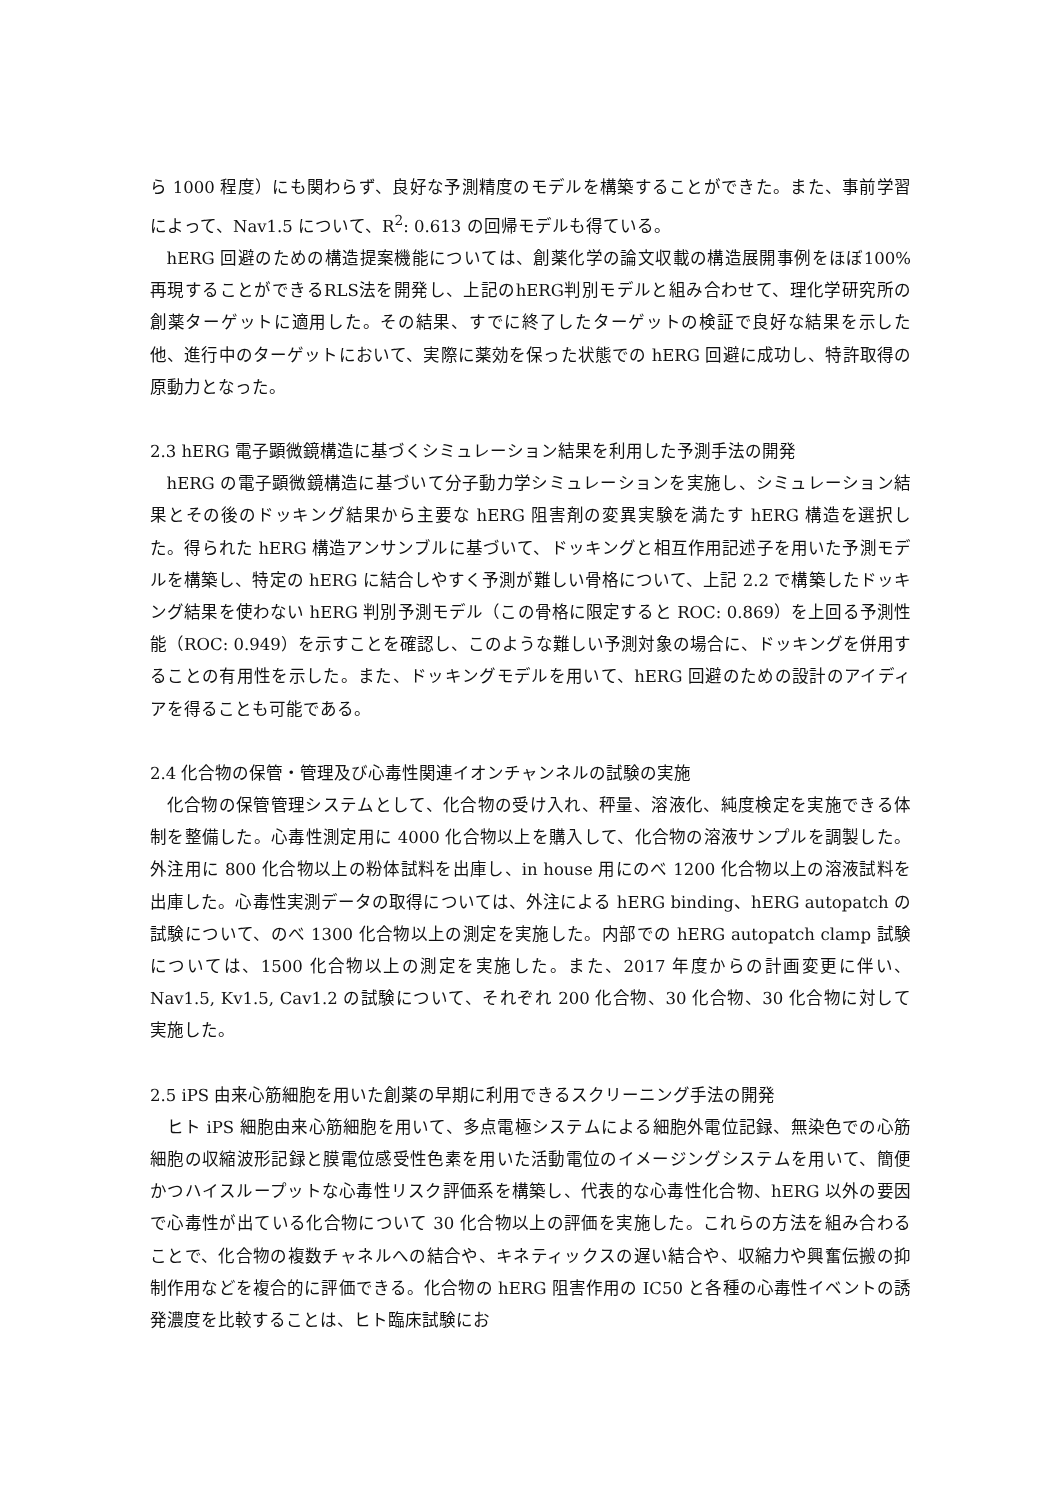ら 1000 程度）にも関わらず、良好な予測精度のモデルを構築することができた。また、事前学習によって、Nav1.5 について、R<sup>2</sup>: 0.613 の回帰モデルも得ている。
hERG 回避のための構造提案機能については、創薬化学の論文収載の構造展開事例をほぼ100%再現することができるRLS法を開発し、上記のhERG判別モデルと組み合わせて、理化学研究所の創薬ターゲットに適用した。その結果、すでに終了したターゲットの検証で良好な結果を示した他、進行中のターゲットにおいて、実際に薬効を保った状態での hERG 回避に成功し、特許取得の原動力となった。
2.3 hERG 電子顕微鏡構造に基づくシミュレーション結果を利用した予測手法の開発
hERG の電子顕微鏡構造に基づいて分子動力学シミュレーションを実施し、シミュレーション結果とその後のドッキング結果から主要な hERG 阻害剤の変異実験を満たす hERG 構造を選択した。得られた hERG 構造アンサンブルに基づいて、ドッキングと相互作用記述子を用いた予測モデルを構築し、特定の hERG に結合しやすく予測が難しい骨格について、上記 2.2 で構築したドッキング結果を使わない hERG 判別予測モデル（この骨格に限定すると ROC: 0.869）を上回る予測性能（ROC: 0.949）を示すことを確認し、このような難しい予測対象の場合に、ドッキングを併用することの有用性を示した。また、ドッキングモデルを用いて、hERG 回避のための設計のアイディアを得ることも可能である。
2.4 化合物の保管・管理及び心毒性関連イオンチャンネルの試験の実施
化合物の保管管理システムとして、化合物の受け入れ、秤量、溶液化、純度検定を実施できる体制を整備した。心毒性測定用に 4000 化合物以上を購入して、化合物の溶液サンプルを調製した。外注用に 800 化合物以上の粉体試料を出庫し、in house 用にのべ 1200 化合物以上の溶液試料を出庫した。心毒性実測データの取得については、外注による hERG binding、hERG autopatch の試験について、のべ 1300 化合物以上の測定を実施した。内部での hERG autopatch clamp 試験については、1500 化合物以上の測定を実施した。また、2017 年度からの計画変更に伴い、Nav1.5, Kv1.5, Cav1.2 の試験について、それぞれ 200 化合物、30 化合物、30 化合物に対して実施した。
2.5 iPS 由来心筋細胞を用いた創薬の早期に利用できるスクリーニング手法の開発
ヒト iPS 細胞由来心筋細胞を用いて、多点電極システムによる細胞外電位記録、無染色での心筋細胞の収縮波形記録と膜電位感受性色素を用いた活動電位のイメージングシステムを用いて、簡便かつハイスループットな心毒性リスク評価系を構築し、代表的な心毒性化合物、hERG 以外の要因で心毒性が出ている化合物について 30 化合物以上の評価を実施した。これらの方法を組み合わることで、化合物の複数チャネルへの結合や、キネティックスの遅い結合や、収縮力や興奮伝搬の抑制作用などを複合的に評価できる。化合物の hERG 阻害作用の IC50 と各種の心毒性イベントの誘発濃度を比較することは、ヒト臨床試験にお